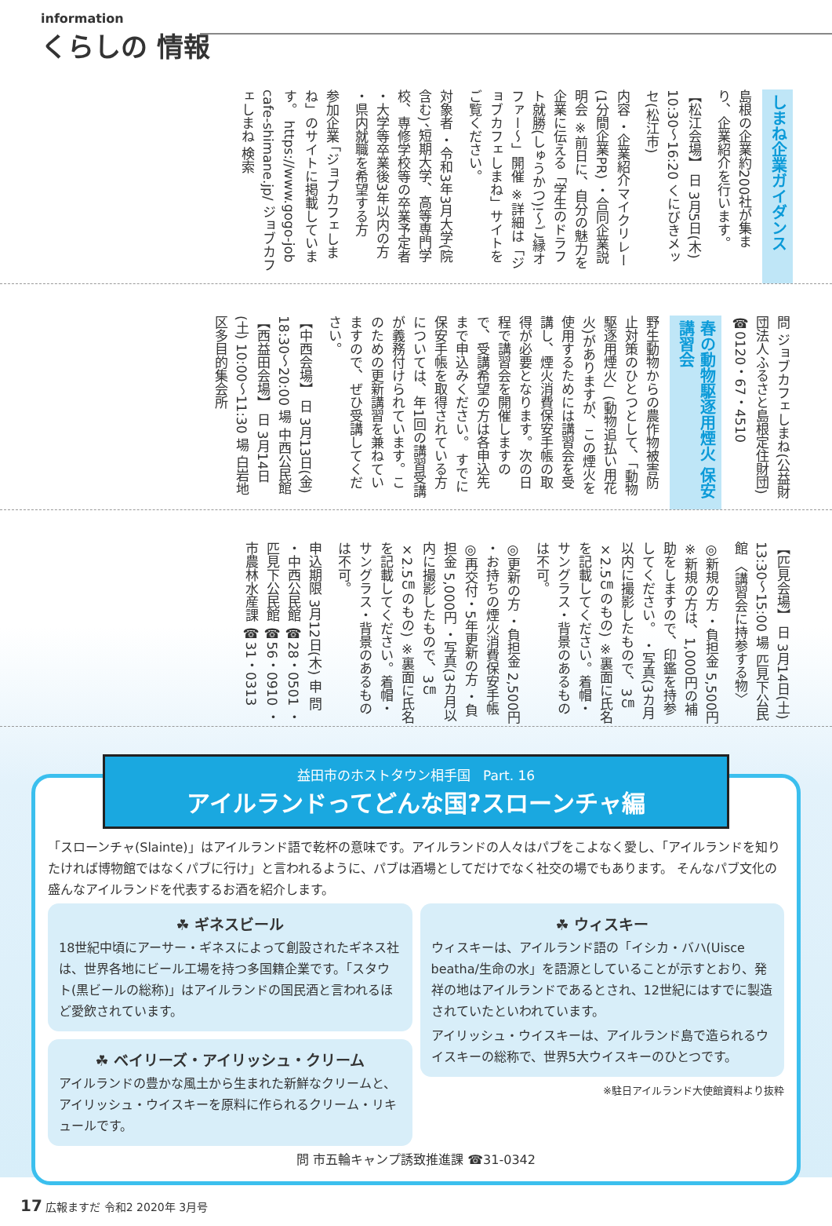information
くらしの 情報
しまね企業ガイダンス
島根の企業約200社が集まり、企業紹介を行います。
【松江会場】 日 3月5日(木) 10:30〜16:20 くにびきメッセ(松江市)
内容 ・企業紹介マイクリレー (1分間企業PR) ・合同企業説明会 ※前日に、自分の魅力を企業に伝える「学生のドラフト就勝(しゅうかつ)!〜ご縁オファー〜」開催 ※詳細は「ジョブカフェしまね」サイトをご覧ください。
対象者 ・令和3年3月大学(院含む)、短期大学、高等専門学校、専修学校等の卒業予定者 ・大学等卒業後3年以内の方 ・県内就職を希望する方
参加企業 「ジョブカフェしまね」のサイトに掲載しています。 https://www.gogo-job cafe-shimane.jp/ ジョブカフェしまね 検索
問 ジョブカフェしまね(公益財団法人ふるさと島根定住財団) ☎0120・67・4510
春の動物駆逐用煙火 保安講習会
野生動物からの農作物被害防止対策のひとつとして、「動物駆逐用煙火」(動物追払い用花火)がありますが、この煙火を使用するためには講習会を受講し、煙火消費保安手帳の取得が必要となります。次の日程で講習会を開催しますので、受講希望の方は各申込先まで申込みください。 すでに保安手帳を取得されている方については、年1回の講習受講が義務付けられています。このための更新講習を兼ねていますので、ぜひ受講してください。
【中西会場】 日 3月13日(金) 18:30〜20:00 場 中西公民館 【西益田会場】 日 3月14日(土) 10:00〜11:30 場 白岩地区多目的集会所
【匹見会場】 日 3月14日(土) 13:30〜15:00 場 匹見下公民館 〈講習会に持参する物〉
◎新規の方 ・負担金 5,500円 ※新規の方は、1,000円の補助をしますので、印鑑を持参してください。 ・写真(3カ月以内に撮影したもので、3㎝×2.5㎝のもの) ※裏面に氏名を記載してください。着帽・サングラス・背景のあるものは不可。
◎更新の方 ・負担金 2,500円 ・お持ちの煙火消費保安手帳 ◎再交付・5年更新の方 ・負担金 5,000円 ・写真(3カ月以内に撮影したもので、3㎝×2.5㎝のもの) ※裏面に氏名を記載してください。着帽・サングラス・背景のあるものは不可。
申込期限 3月12日(木) 申 問 ・中西公民館 ☎28・0501 ・匹見下公民館 ☎56・0910 ・市農林水産課 ☎31・0313
益田市のホストタウン相手国 Part. 16
アイルランドってどんな国?スローンチャ編
「スローンチャ(Slainte)」はアイルランド語で乾杯の意味です。アイルランドの人々はパブをこよなく愛し、「アイルランドを知りたければ博物館ではなくパブに行け」と言われるように、パブは酒場としてだけでなく社交の場でもあります。 そんなパブ文化の盛んなアイルランドを代表するお酒を紹介します。
☘ ギネスビール
18世紀中頃にアーサー・ギネスによって創設されたギネス社は、世界各地にビール工場を持つ多国籍企業です。「スタウト(黒ビールの総称)」はアイルランドの国民酒と言われるほど愛飲されています。
☘ ベイリーズ・アイリッシュ・クリーム
アイルランドの豊かな風土から生まれた新鮮なクリームと、アイリッシュ・ウイスキーを原料に作られるクリーム・リキュールです。
☘ ウィスキー
ウィスキーは、アイルランド語の「イシカ・バハ(Uisce beatha/生命の水」を語源としていることが示すとおり、発祥の地はアイルランドであるとされ、12世紀にはすでに製造されていたといわれています。
アイリッシュ・ウイスキーは、アイルランド島で造られるウイスキーの総称で、世界5大ウイスキーのひとつです。
※駐日アイルランド大使館資料より抜粋
問 市五輪キャンプ誘致推進課 ☎31-0342
17 広報ますだ 令和2 2020年 3月号